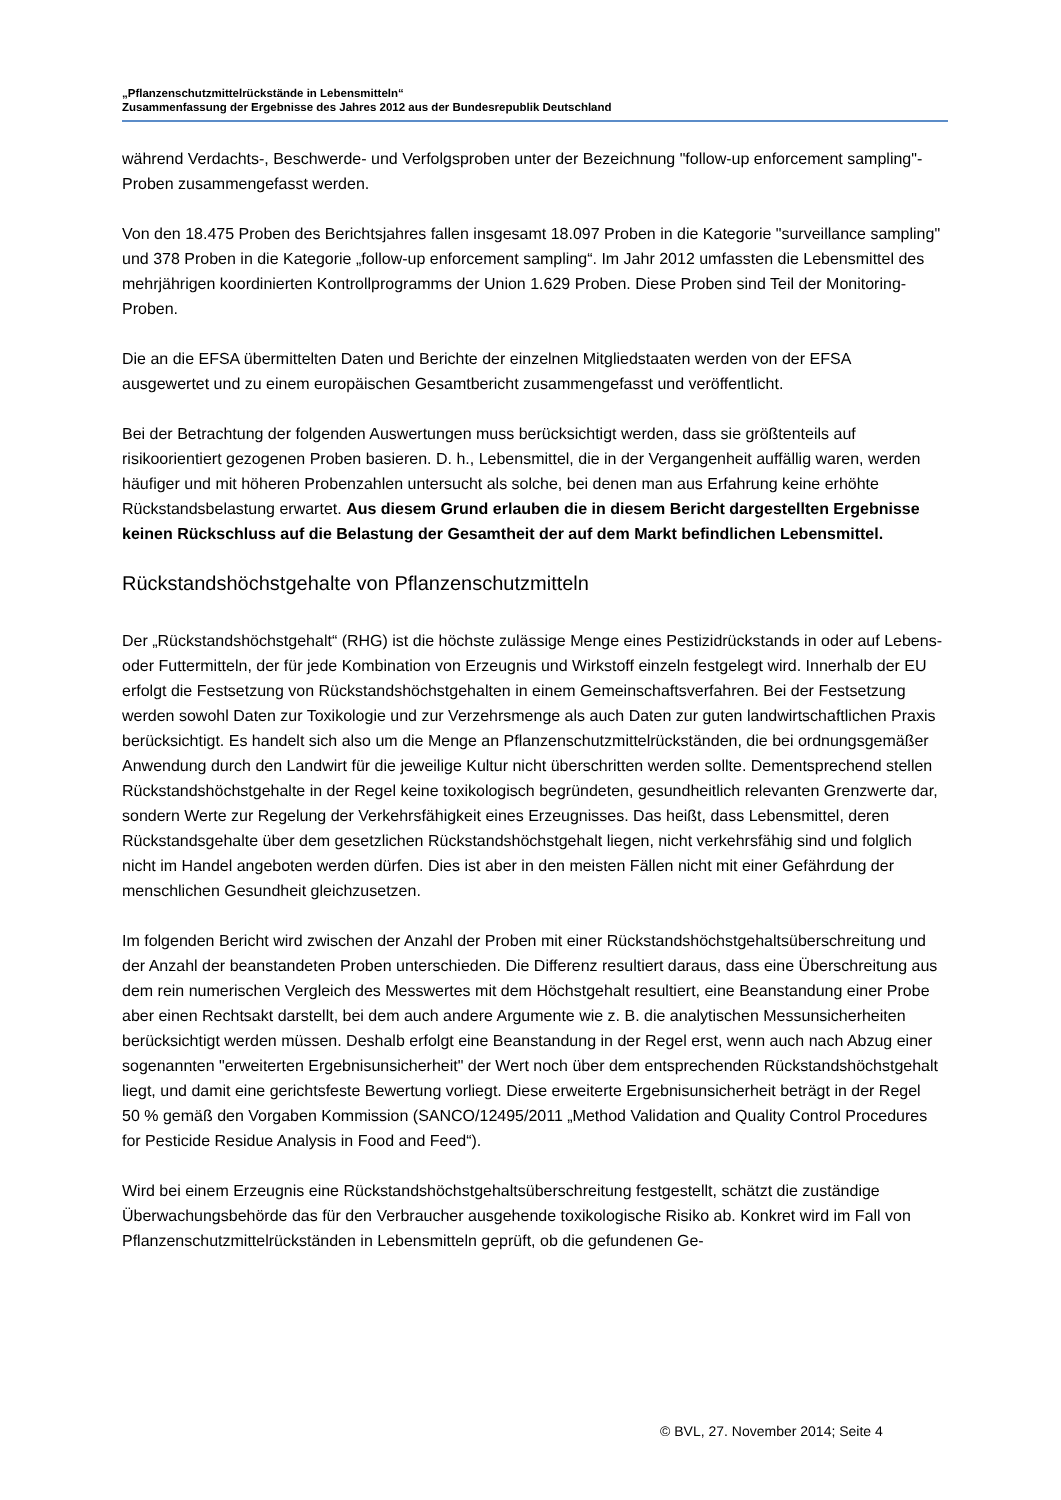„Pflanzenschutzmittelrückstände in Lebensmitteln“
Zusammenfassung der Ergebnisse des Jahres 2012 aus der Bundesrepublik Deutschland
während Verdachts-, Beschwerde- und Verfolgsproben unter der Bezeichnung "follow-up enforcement sampling"-Proben zusammengefasst werden.
Von den 18.475 Proben des Berichtsjahres fallen insgesamt 18.097 Proben in die Kategorie "surveillance sampling" und 378 Proben in die Kategorie „follow-up enforcement sampling“. Im Jahr 2012 umfassten die Lebensmittel des mehrjährigen koordinierten Kontrollprogramms der Union 1.629 Proben. Diese Proben sind Teil der Monitoring-Proben.
Die an die EFSA übermittelten Daten und Berichte der einzelnen Mitgliedstaaten werden von der EFSA ausgewertet und zu einem europäischen Gesamtbericht zusammengefasst und veröffentlicht.
Bei der Betrachtung der folgenden Auswertungen muss berücksichtigt werden, dass sie größtenteils auf risikoorientiert gezogenen Proben basieren. D. h., Lebensmittel, die in der Vergangenheit auffällig waren, werden häufiger und mit höheren Probenzahlen untersucht als solche, bei denen man aus Erfahrung keine erhöhte Rückstandsbelastung erwartet. Aus diesem Grund erlauben die in diesem Bericht dargestellten Ergebnisse keinen Rückschluss auf die Belastung der Gesamtheit der auf dem Markt befindlichen Lebensmittel.
Rückstandshöchstgehalte von Pflanzenschutzmitteln
Der „Rückstandshöchstgehalt“ (RHG) ist die höchste zulässige Menge eines Pestizidrückstands in oder auf Lebens- oder Futtermitteln, der für jede Kombination von Erzeugnis und Wirkstoff einzeln festgelegt wird. Innerhalb der EU erfolgt die Festsetzung von Rückstandshöchstgehalten in einem Gemeinschaftsverfahren. Bei der Festsetzung werden sowohl Daten zur Toxikologie und zur Verzehrsmenge als auch Daten zur guten landwirtschaftlichen Praxis berücksichtigt. Es handelt sich also um die Menge an Pflanzenschutzmittelrückständen, die bei ordnungsgemäßer Anwendung durch den Landwirt für die jeweilige Kultur nicht überschritten werden sollte. Dementsprechend stellen Rückstandshöchstgehalte in der Regel keine toxikologisch begründeten, gesundheitlich relevanten Grenzwerte dar, sondern Werte zur Regelung der Verkehrsfähigkeit eines Erzeugnisses. Das heißt, dass Lebensmittel, deren Rückstandsgehalte über dem gesetzlichen Rückstandshöchstgehalt liegen, nicht verkehrsfähig sind und folglich nicht im Handel angeboten werden dürfen. Dies ist aber in den meisten Fällen nicht mit einer Gefährdung der menschlichen Gesundheit gleichzusetzen.
Im folgenden Bericht wird zwischen der Anzahl der Proben mit einer Rückstandshöchstgehaltsüberschreitung und der Anzahl der beanstandeten Proben unterschieden. Die Differenz resultiert daraus, dass eine Überschreitung aus dem rein numerischen Vergleich des Messwertes mit dem Höchstgehalt resultiert, eine Beanstandung einer Probe aber einen Rechtsakt darstellt, bei dem auch andere Argumente wie z. B. die analytischen Messunsicherheiten berücksichtigt werden müssen. Deshalb erfolgt eine Beanstandung in der Regel erst, wenn auch nach Abzug einer sogenannten "erweiterten Ergebnisunsicherheit" der Wert noch über dem entsprechenden Rückstandshöchstgehalt liegt, und damit eine gerichtsfeste Bewertung vorliegt. Diese erweiterte Ergebnisunsicherheit beträgt in der Regel 50 % gemäß den Vorgaben Kommission (SANCO/12495/2011 „Method Validation and Quality Control Procedures for Pesticide Residue Analysis in Food and Feed“).
Wird bei einem Erzeugnis eine Rückstandshöchstgehaltsüberschreitung festgestellt, schätzt die zuständige Überwachungsbehörde das für den Verbraucher ausgehende toxikologische Risiko ab. Konkret wird im Fall von Pflanzenschutzmittelrückständen in Lebensmitteln geprüft, ob die gefundenen Ge-
© BVL, 27. November 2014; Seite 4